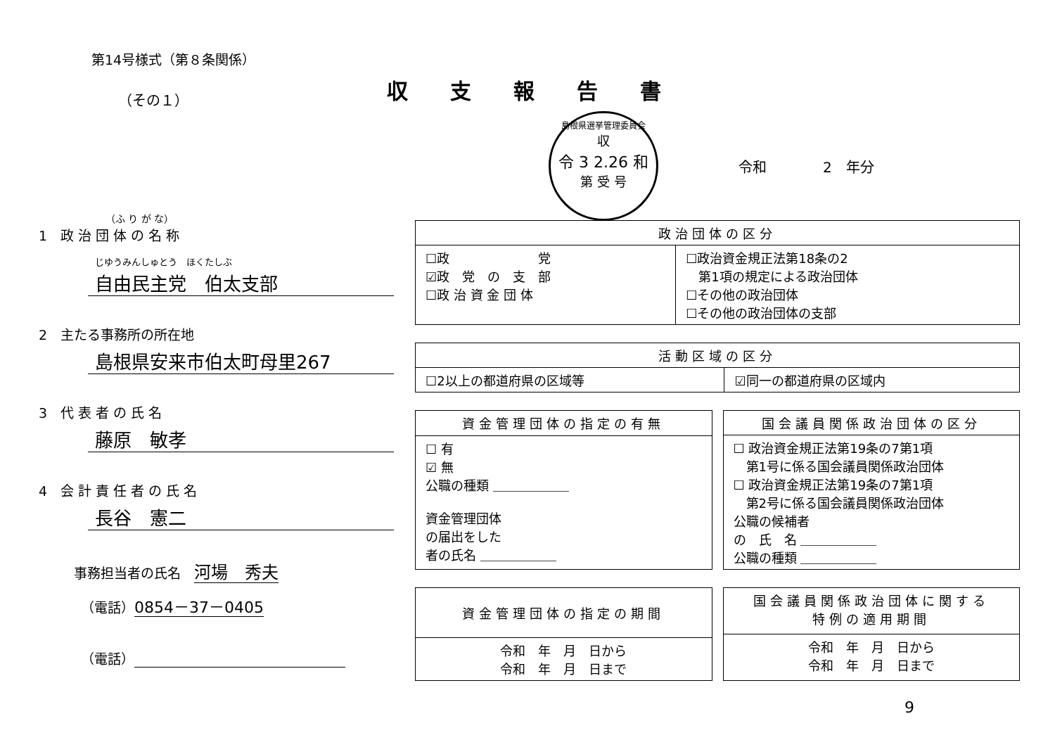第14号様式（第８条関係）
（その１）
収支報告書
島根県選挙管理委員会
収
令 3 2.26 和
第 受 号
令和　　　　2　年分
（ふ り が な）
1　政 治 団 体 の 名 称
じゆうみんしゅとう　ほくたしぶ
自由民主党　伯太支部
2　主たる事務所の所在地
島根県安来市伯太町母里267
3　代 表 者 の 氏 名
藤原　敏孝
4　会 計 責 任 者 の 氏 名
長谷　憲二
事務担当者の氏名　河場　秀夫
（電話）0854－37－0405
（電話）
| 政治団体の区分 | |
| --- | --- |
| ☐政 党 ☑政 党 の 支 部 ☐政 治 資 金 団 体 | ☐政治資金規正法第18条の2 第1項の規定による政治団体 ☐その他の政治団体 ☐その他の政治団体の支部 |
| 活動区域の区分 | |
| --- | --- |
| ☐2以上の都道府県の区域等 | ☑同一の都道府県の区域内 |
| 資金管理団体の指定の有無 |
| --- |
| ☐ 有 ☑ 無 公職の種類 ＿＿＿＿＿＿ 資金管理団体 の届出をした 者の氏名 ＿＿＿＿＿＿ |
| 国会議員関係政治団体の区分 |
| --- |
| ☐ 政治資金規正法第19条の7第1項 第1号に係る国会議員関係政治団体 ☐ 政治資金規正法第19条の7第1項 第2号に係る国会議員関係政治団体 公職の候補者 の 氏 名 ＿＿＿＿＿＿ 公職の種類 ＿＿＿＿＿＿ |
| 資金管理団体の指定の期間 |
| --- |
| 令和 年 月 日から 令和 年 月 日まで |
| 国会議員関係政治団体に関する 特例の適用期間 |
| --- |
| 令和 年 月 日から 令和 年 月 日まで |
9